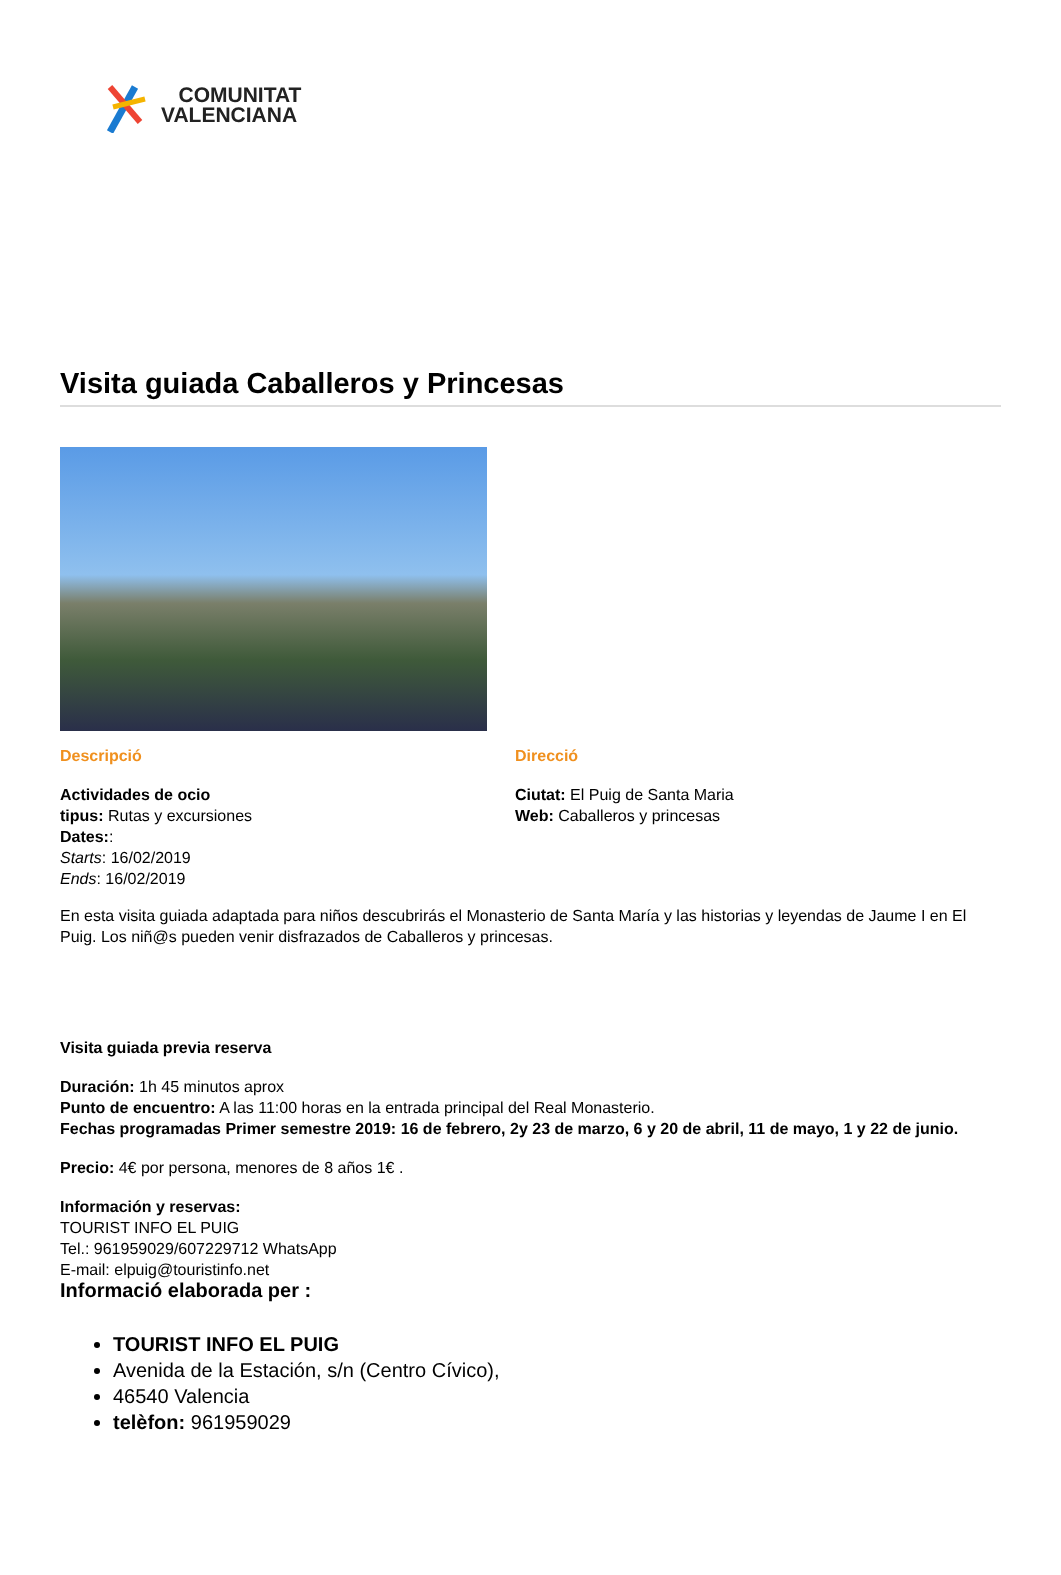COMUNITAT
VALENCIANA
Visita guiada Caballeros y Princesas
Descripció
Actividades de ocio
tipus: Rutas y excursiones
Dates::
Starts: 16/02/2019
Ends: 16/02/2019
Direcció
Ciutat: El Puig de Santa Maria
Web: Caballeros y princesas
En esta visita guiada adaptada para niños descubrirás el Monasterio de Santa María y las historias y leyendas de Jaume I en El Puig. Los niñ@s pueden venir disfrazados de Caballeros y princesas.
Visita guiada previa reserva
Duración: 1h 45 minutos aprox
Punto de encuentro: A las 11:00 horas en la entrada principal del Real Monasterio.
Fechas programadas Primer semestre 2019: 16 de febrero, 2y 23 de marzo, 6 y 20 de abril, 11 de mayo, 1 y 22 de junio.
Precio: 4€ por persona, menores de 8 años 1€ .
Información y reservas:
TOURIST INFO EL PUIG
Tel.: 961959029/607229712 WhatsApp
E-mail: elpuig@touristinfo.net
Informació elaborada per :
TOURIST INFO EL PUIG
Avenida de la Estación, s/n (Centro Cívico),
46540 Valencia
telèfon: 961959029